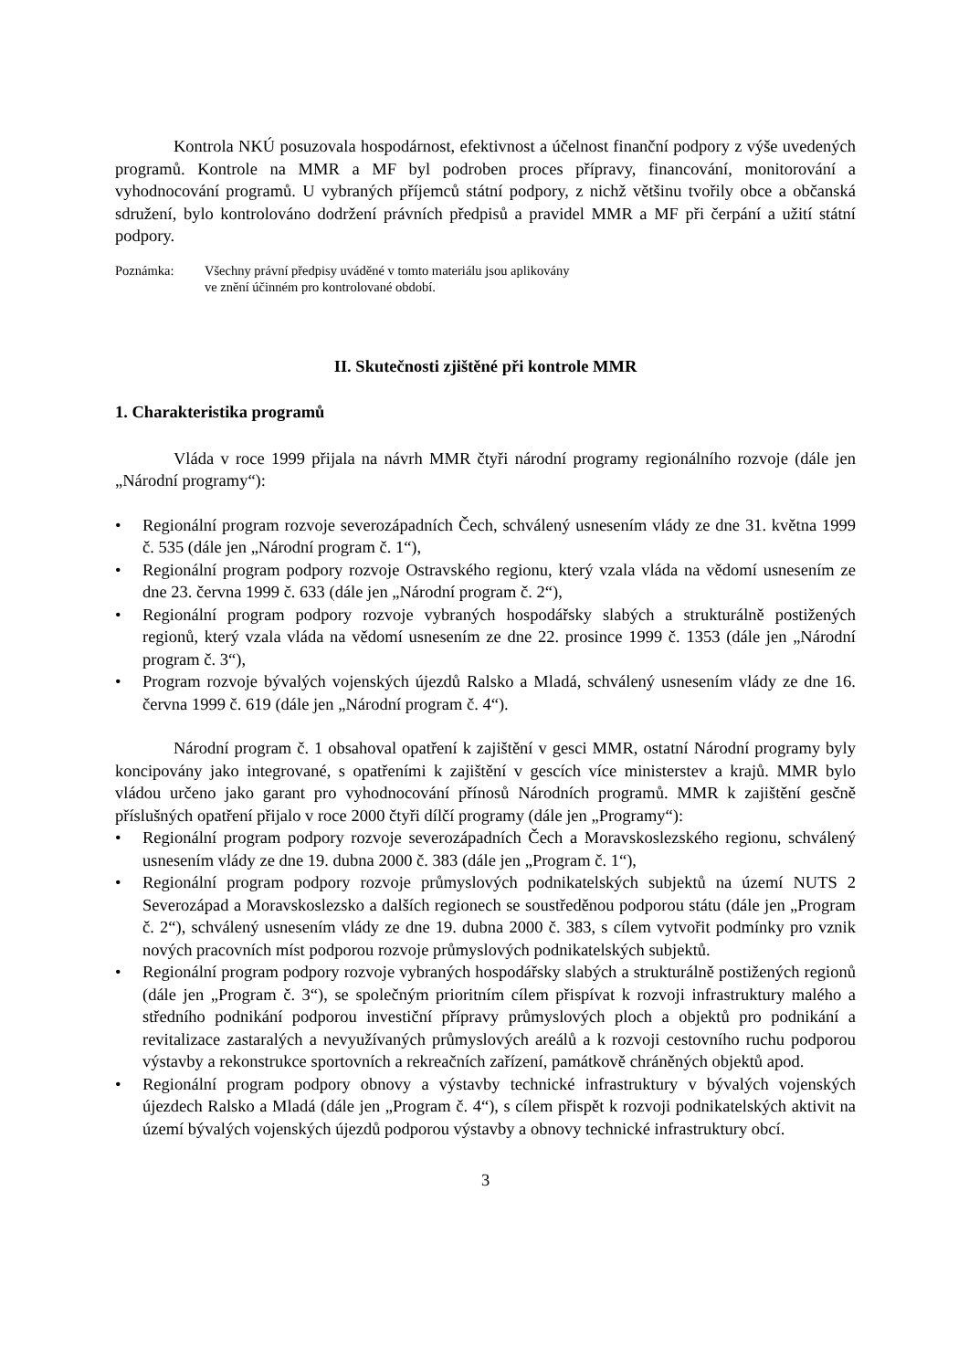Kontrola NKÚ posuzovala hospodárnost, efektivnost a účelnost finanční podpory z výše uvedených programů. Kontrole na MMR a MF byl podroben proces přípravy, financování, monitorování a vyhodnocování programů. U vybraných příjemců státní podpory, z nichž většinu tvořily obce a občanská sdružení, bylo kontrolováno dodržení právních předpisů a pravidel MMR a MF při čerpání a užití státní podpory.
Poznámka: Všechny právní předpisy uváděné v tomto materiálu jsou aplikovány
ve znění účinném pro kontrolované období.
II. Skutečnosti zjištěné při kontrole MMR
1. Charakteristika programů
Vláda v roce 1999 přijala na návrh MMR čtyři národní programy regionálního rozvoje (dále jen „Národní programy“):
• Regionální program rozvoje severozápadních Čech, schválený usnesením vlády ze dne 31. května 1999 č. 535 (dále jen „Národní program č. 1“),
• Regionální program podpory rozvoje Ostravského regionu, který vzala vláda na vědomí usnesením ze dne 23. června 1999 č. 633 (dále jen „Národní program č. 2“),
• Regionální program podpory rozvoje vybraných hospodářsky slabých a strukturálně postižených regionů, který vzala vláda na vědomí usnesením ze dne 22. prosince 1999 č. 1353 (dále jen „Národní program č. 3“),
• Program rozvoje bývalých vojenských újezdů Ralsko a Mladá, schválený usnesením vlády ze dne 16. června 1999 č. 619 (dále jen „Národní program č. 4“).
Národní program č. 1 obsahoval opatření k zajištění v gesci MMR, ostatní Národní programy byly koncipovány jako integrované, s opatřeními k zajištění v gescích více ministerstev a krajů. MMR bylo vládou určeno jako garant pro vyhodnocování přínosů Národních programů. MMR k zajištění gesčně příslušných opatření přijalo v roce 2000 čtyři dílčí programy (dále jen „Programy“):
• Regionální program podpory rozvoje severozápadních Čech a Moravskoslezského regionu, schválený usnesením vlády ze dne 19. dubna 2000 č. 383 (dále jen „Program č. 1“),
• Regionální program podpory rozvoje průmyslových podnikatelských subjektů na území NUTS 2 Severozápad a Moravskoslezsko a dalších regionech se soustředěnou podporou státu (dále jen „Program č. 2“), schválený usnesením vlády ze dne 19. dubna 2000 č. 383, s cílem vytvořit podmínky pro vznik nových pracovních míst podporou rozvoje průmyslových podnikatelských subjektů.
• Regionální program podpory rozvoje vybraných hospodářsky slabých a strukturálně postižených regionů (dále jen „Program č. 3“), se společným prioritním cílem přispívat k rozvoji infrastruktury malého a středního podnikání podporou investiční přípravy průmyslových ploch a objektů pro podnikání a revitalizace zastaralých a nevyužívaných průmyslových areálů a k rozvoji cestovního ruchu podporou výstavby a rekonstrukce sportovních a rekreačních zařízení, památkově chráněných objektů apod.
• Regionální program podpory obnovy a výstavby technické infrastruktury v bývalých vojenských újezdech Ralsko a Mladá (dále jen „Program č. 4“), s cílem přispět k rozvoji podnikatelských aktivit na území bývalých vojenských újezdů podporou výstavby a obnovy technické infrastruktury obcí.
3